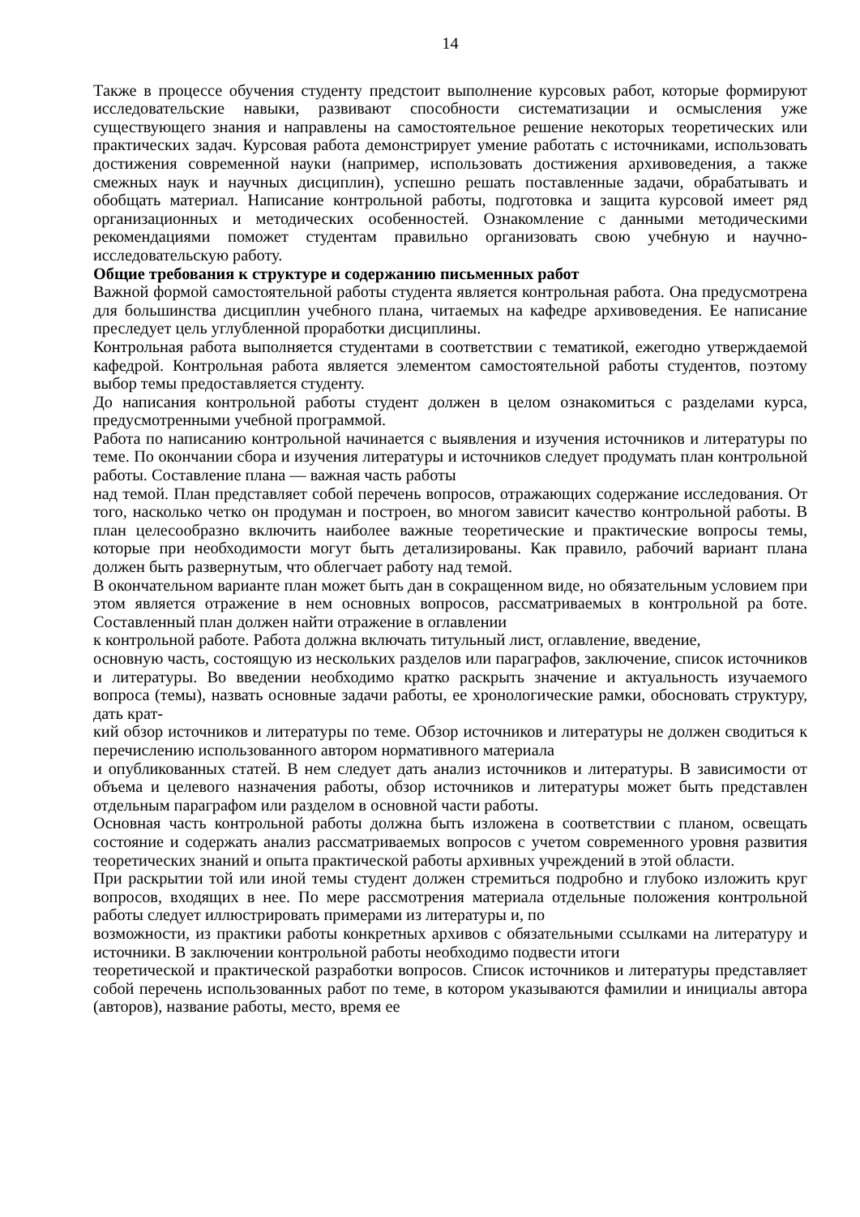14
Также в процессе обучения студенту предстоит выполнение курсовых работ, которые формируют исследовательские навыки, развивают способности систематизации и осмысления уже существующего знания и направлены на самостоятельное решение некоторых теоретических или практических задач. Курсовая работа демонстрирует умение работать с источниками, использовать достижения современной науки (например, использовать достижения архивоведения, а также смежных наук и научных дисциплин), успешно решать поставленные задачи, обрабатывать и обобщать материал. Написание контрольной работы, подготовка и защита курсовой имеет ряд организационных и методических особенностей. Ознакомление с данными методическими рекомендациями поможет студентам правильно организовать свою учебную и научно-исследовательскую работу.
Общие требования к структуре и содержанию письменных работ
Важной формой самостоятельной работы студента является контрольная работа. Она предусмотрена для большинства дисциплин учебного плана, читаемых на кафедре архивоведения. Ее написание преследует цель углубленной проработки дисциплины.
Контрольная работа выполняется студентами в соответствии с тематикой, ежегодно утверждаемой кафедрой. Контрольная работа является элементом самостоятельной работы студентов, поэтому выбор темы предоставляется студенту.
До написания контрольной работы студент должен в целом ознакомиться с разделами курса, предусмотренными учебной программой.
Работа по написанию контрольной начинается с выявления и изучения источников и литературы по теме. По окончании сбора и изучения литературы и источников следует продумать план контрольной работы. Составление плана — важная часть работы
над темой. План представляет собой перечень вопросов, отражающих содержание исследования. От того, насколько четко он продуман и построен, во многом зависит качество контрольной работы. В план целесообразно включить наиболее важные теоретические и практические вопросы темы, которые при необходимости могут быть детализированы. Как правило, рабочий вариант плана должен быть развернутым, что облегчает работу над темой.
В окончательном варианте план может быть дан в сокращенном виде, но обязательным условием при этом является отражение в нем основных вопросов, рассматриваемых в контрольной ра боте. Составленный план должен найти отражение в оглавлении
к контрольной работе. Работа должна включать титульный лист, оглавление, введение,
основную часть, состоящую из нескольких разделов или параграфов, заключение, список источников и литературы. Во введении необходимо кратко раскрыть значение и актуальность изучаемого вопроса (темы), назвать основные задачи работы, ее хронологические рамки, обосновать структуру, дать крат-
кий обзор источников и литературы по теме. Обзор источников и литературы не должен сводиться к перечислению использованного автором нормативного материала
и опубликованных статей. В нем следует дать анализ источников и литературы. В зависимости от объема и целевого назначения работы, обзор источников и литературы может быть представлен отдельным параграфом или разделом в основной части работы.
Основная часть контрольной работы должна быть изложена в соответствии с планом, освещать состояние и содержать анализ рассматриваемых вопросов с учетом современного уровня развития теоретических знаний и опыта практической работы архивных учреждений в этой области.
При раскрытии той или иной темы студент должен стремиться подробно и глубоко изложить круг вопросов, входящих в нее. По мере рассмотрения материала отдельные положения контрольной работы следует иллюстрировать примерами из литературы и, по
возможности, из практики работы конкретных архивов с обязательными ссылками на литературу и источники. В заключении контрольной работы необходимо подвести итоги
теоретической и практической разработки вопросов. Список источников и литературы представляет собой перечень использованных работ по теме, в котором указываются фамилии и инициалы автора (авторов), название работы, место, время ее